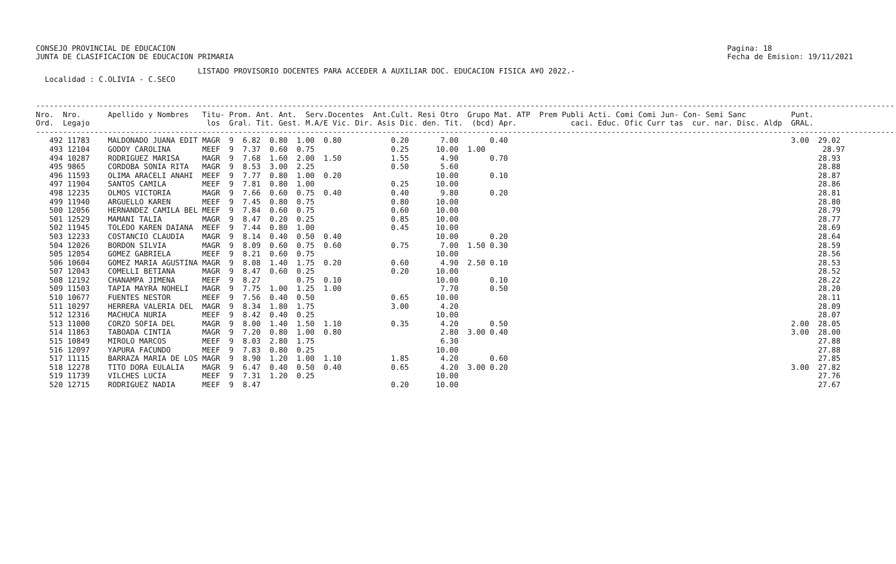CONSEJO PROVINCIAL DE EDUCACION
JUNTA DE CLASIFICACION DE EDUCACION PRIMARIA
Pagina: 18
Fecha de Emision: 19/11/2021
LISTADO PROVISORIO DOCENTES PARA ACCEDER A AUXILIAR DOC. EDUCACION FISICA A¥O 2022.- Localidad : C.OLIVIA - C.SECO
-----------------------------------------------------------------------------------------------------------------------------------------------------------------------------------------------
Nro.  Nro.      Apellido y Nombres   Titu- Prom. Ant. Ant.  Serv.Docentes  Ant.Cult. Resi Otro  Grupo Mat. ATP  Prem Publi Acti. Comi Comi Jun- Con- Semi Sanc          Punt.
Ord.  Legajo                          los  Gral. Tit. Gest. M.A/E Vic. Dir. Asis Dic. den. Tit.  (bcd) Apr.            caci. Educ. Ofic Curr tas  cur. nar. Disc. Aldp  GRAL.
-----------------------------------------------------------------------------------------------------------------------------------------------------------------------------------------------
   492 11783    MALDONADO JUANA EDIT MAGR  9  6.82  0.80  1.00  0.80           0.20       7.00       0.40                                                               3.00  29.02
   493 12104    GODOY CAROLINA       MEEF  9  7.37  0.60  0.75                 0.25      10.00  1.00                                                                           28.97
   494 10287    RODRIGUEZ MARISA     MAGR  9  7.68  1.60  2.00  1.50           1.55       4.90       0.70                                                                     28.93
   495 9865     CORDOBA SONIA RITA   MAGR  9  8.53  3.00  2.25                 0.50       5.60                                                                                28.88
   496 11593    OLIMA ARACELI ANAHI  MEEF  9  7.77  0.80  1.00  0.20                     10.00       0.10                                                                     28.87
   497 11904    SANTOS CAMILA        MEEF  9  7.81  0.80  1.00                 0.25      10.00                                                                                28.86
   498 12235    OLMOS VICTORIA       MAGR  9  7.66  0.60  0.75  0.40           0.40       9.80       0.20                                                                     28.81
   499 11940    ARGUELLO KAREN       MEEF  9  7.45  0.80  0.75                 0.80      10.00                                                                                28.80
   500 12056    HERNANDEZ CAMILA BEL MEEF  9  7.84  0.60  0.75                 0.60      10.00                                                                                28.79
   501 12529    MAMANI TALIA         MAGR  9  8.47  0.20  0.25                 0.85      10.00                                                                                28.77
   502 11945    TOLEDO KAREN DAIANA  MEEF  9  7.44  0.80  1.00                 0.45      10.00                                                                                28.69
   503 12233    COSTANCIO CLAUDIA    MAGR  9  8.14  0.40  0.50  0.40                     10.00       0.20                                                                     28.64
   504 12026    BORDON SILVIA        MAGR  9  8.09  0.60  0.75  0.60           0.75       7.00  1.50 0.30                                                                     28.59
   505 12054    GOMEZ GABRIELA       MEEF  9  8.21  0.60  0.75                           10.00                                                                                28.56
   506 10604    GOMEZ MARIA AGUSTINA MAGR  9  8.08  1.40  1.75  0.20           0.60       4.90  2.50 0.10                                                                     28.53
   507 12043    COMELLI BETIANA      MAGR  9  8.47  0.60  0.25                 0.20      10.00                                                                                28.52
   508 12192    CHANAMPA JIMENA      MEEF  9  8.27        0.75  0.10                     10.00       0.10                                                                     28.22
   509 11503    TAPIA MAYRA NOHELI   MAGR  9  7.75  1.00  1.25  1.00                      7.70       0.50                                                                     28.20
   510 10677    FUENTES NESTOR       MEEF  9  7.56  0.40  0.50                 0.65      10.00                                                                                28.11
   511 10297    HERRERA VALERIA DEL  MAGR  9  8.34  1.80  1.75                 3.00       4.20                                                                                28.09
   512 12316    MACHUCA NURIA        MEEF  9  8.42  0.40  0.25                           10.00                                                                                28.07
   513 11000    CORZO SOFIA DEL      MAGR  9  8.00  1.40  1.50  1.10           0.35       4.20       0.50                                                               2.00  28.05
   514 11863    TABOADA CINTIA       MAGR  9  7.20  0.80  1.00  0.80                      2.80  3.00 0.40                                                               3.00  28.00
   515 10849    MIROLO MARCOS        MEEF  9  8.03  2.80  1.75                            6.30                                                                                27.88
   516 12097    YAPURA FACUNDO       MEEF  9  7.83  0.80  0.25                           10.00                                                                                27.88
   517 11115    BARRAZA MARIA DE LOS MAGR  9  8.90  1.20  1.00  1.10           1.85       4.20       0.60                                                                     27.85
   518 12278    TITO DORA EULALIA    MAGR  9  6.47  0.40  0.50  0.40           0.65       4.20  3.00 0.20                                                               3.00  27.82
   519 11739    VILCHES LUCIA        MEEF  9  7.31  1.20  0.25                           10.00                                                                                27.76
   520 12715    RODRIGUEZ NADIA      MEEF  9  8.47                             0.20      10.00                                                                                27.67